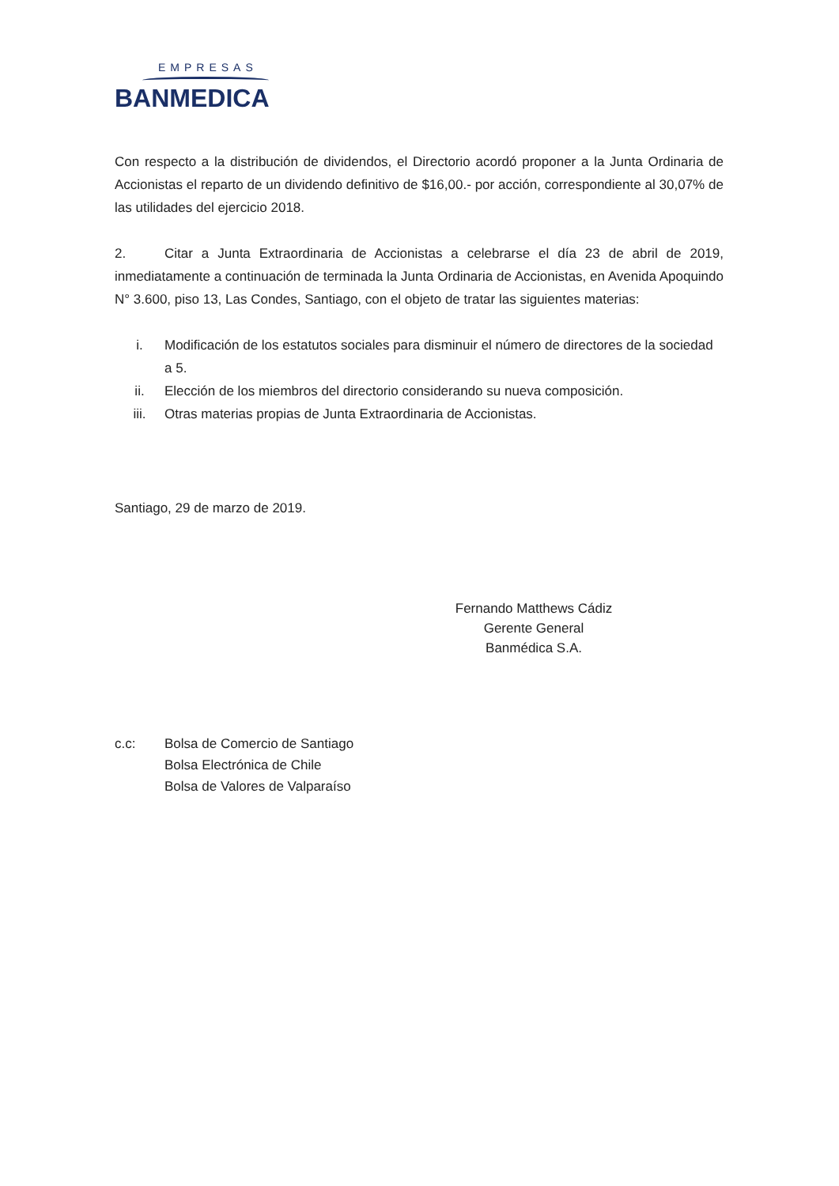EMPRESAS
BANMEDICA
Con respecto a la distribución de dividendos, el Directorio acordó proponer a la Junta Ordinaria de Accionistas el reparto de un dividendo definitivo de $16,00.- por acción, correspondiente al 30,07% de las utilidades del ejercicio 2018.
2. Citar a Junta Extraordinaria de Accionistas a celebrarse el día 23 de abril de 2019, inmediatamente a continuación de terminada la Junta Ordinaria de Accionistas, en Avenida Apoquindo N° 3.600, piso 13, Las Condes, Santiago, con el objeto de tratar las siguientes materias:
i. Modificación de los estatutos sociales para disminuir el número de directores de la sociedad a 5.
ii. Elección de los miembros del directorio considerando su nueva composición.
iii. Otras materias propias de Junta Extraordinaria de Accionistas.
Santiago, 29 de marzo de 2019.
Fernando Matthews Cádiz
Gerente General
Banmédica S.A.
c.c: Bolsa de Comercio de Santiago
Bolsa Electrónica de Chile
Bolsa de Valores de Valparaíso